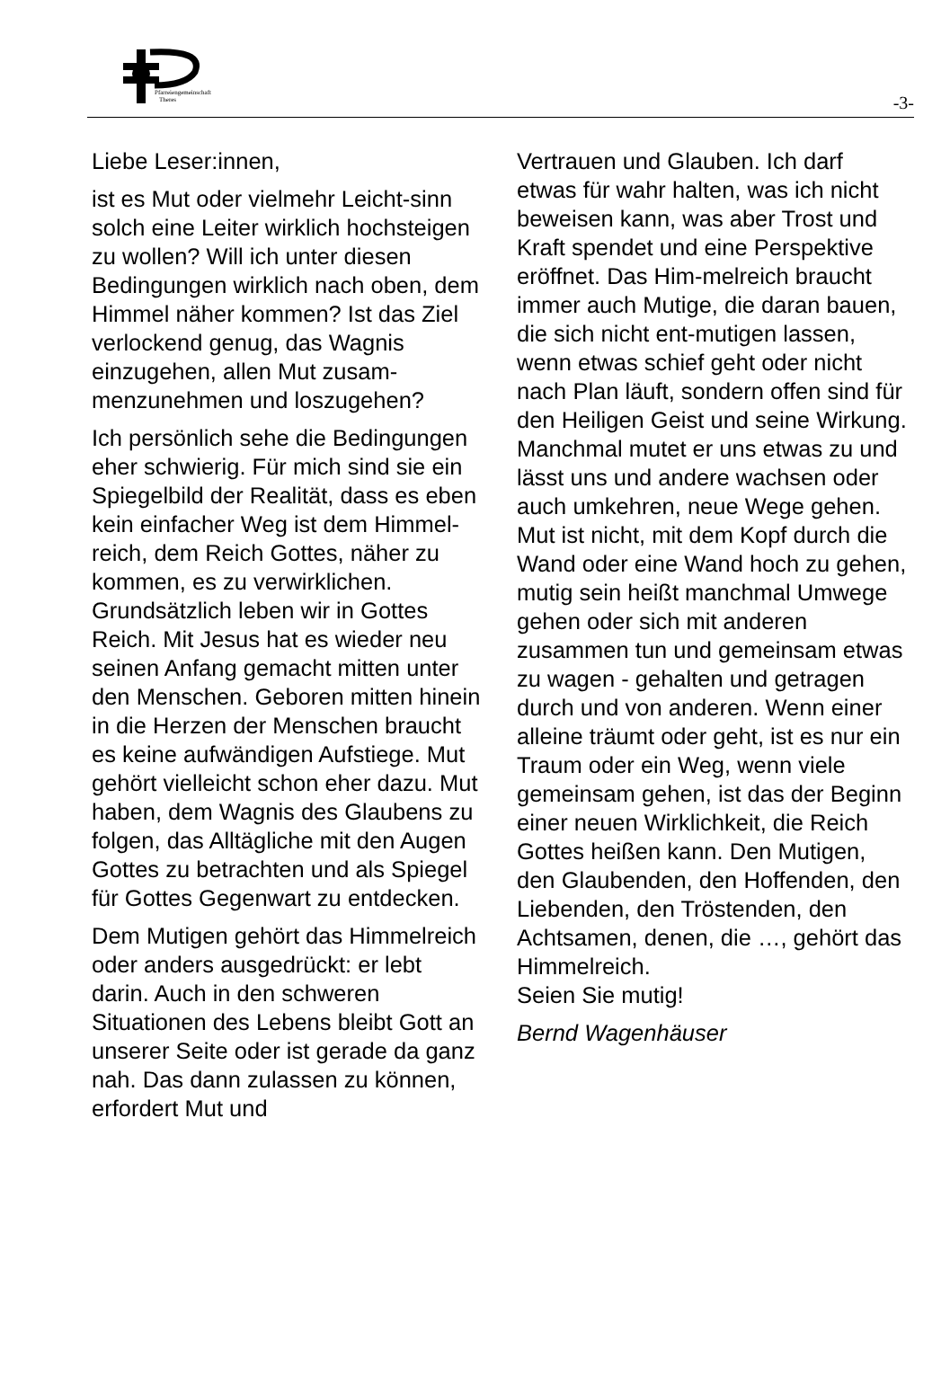Pfarreiengemeinschaft
Theres
-3-
Liebe Leser:innen,
ist es Mut oder vielmehr Leicht-sinn solch eine Leiter wirklich hochsteigen zu wollen? Will ich unter diesen Bedingungen wirklich nach oben, dem Himmel näher kommen? Ist das Ziel verlockend genug, das Wagnis einzugehen, allen Mut zusam-menzunehmen und loszugehen?
Ich persönlich sehe die Bedingungen eher schwierig. Für mich sind sie ein Spiegelbild der Realität, dass es eben kein einfacher Weg ist dem Himmel-reich, dem Reich Gottes, näher zu kommen, es zu verwirklichen. Grundsätzlich leben wir in Gottes Reich. Mit Jesus hat es wieder neu seinen Anfang gemacht mitten unter den Menschen. Geboren mitten hinein in die Herzen der Menschen braucht es keine aufwändigen Aufstiege. Mut gehört vielleicht schon eher dazu. Mut haben, dem Wagnis des Glaubens zu folgen, das Alltägliche mit den Augen Gottes zu betrachten und als Spiegel für Gottes Gegenwart zu entdecken.
Dem Mutigen gehört das Himmelreich oder anders ausgedrückt: er lebt darin. Auch in den schweren Situationen des Lebens bleibt Gott an unserer Seite oder ist gerade da ganz nah. Das dann zulassen zu können, erfordert Mut und
Vertrauen und Glauben. Ich darf etwas für wahr halten, was ich nicht beweisen kann, was aber Trost und Kraft spendet und eine Perspektive eröffnet. Das Him-melreich braucht immer auch Mutige, die daran bauen, die sich nicht ent-mutigen lassen, wenn etwas schief geht oder nicht nach Plan läuft, sondern offen sind für den Heiligen Geist und seine Wirkung. Manchmal mutet er uns etwas zu und lässt uns und andere wachsen oder auch umkehren, neue Wege gehen. Mut ist nicht, mit dem Kopf durch die Wand oder eine Wand hoch zu gehen, mutig sein heißt manchmal Umwege gehen oder sich mit anderen zusammen tun und gemeinsam etwas zu wagen - gehalten und getragen durch und von anderen. Wenn einer alleine träumt oder geht, ist es nur ein Traum oder ein Weg, wenn viele gemeinsam gehen, ist das der Beginn einer neuen Wirklichkeit, die Reich Gottes heißen kann. Den Mutigen, den Glaubenden, den Hoffenden, den Liebenden, den Tröstenden, den Achtsamen, denen, die …, gehört das Himmelreich.
Seien Sie mutig!
Bernd Wagenhäuser